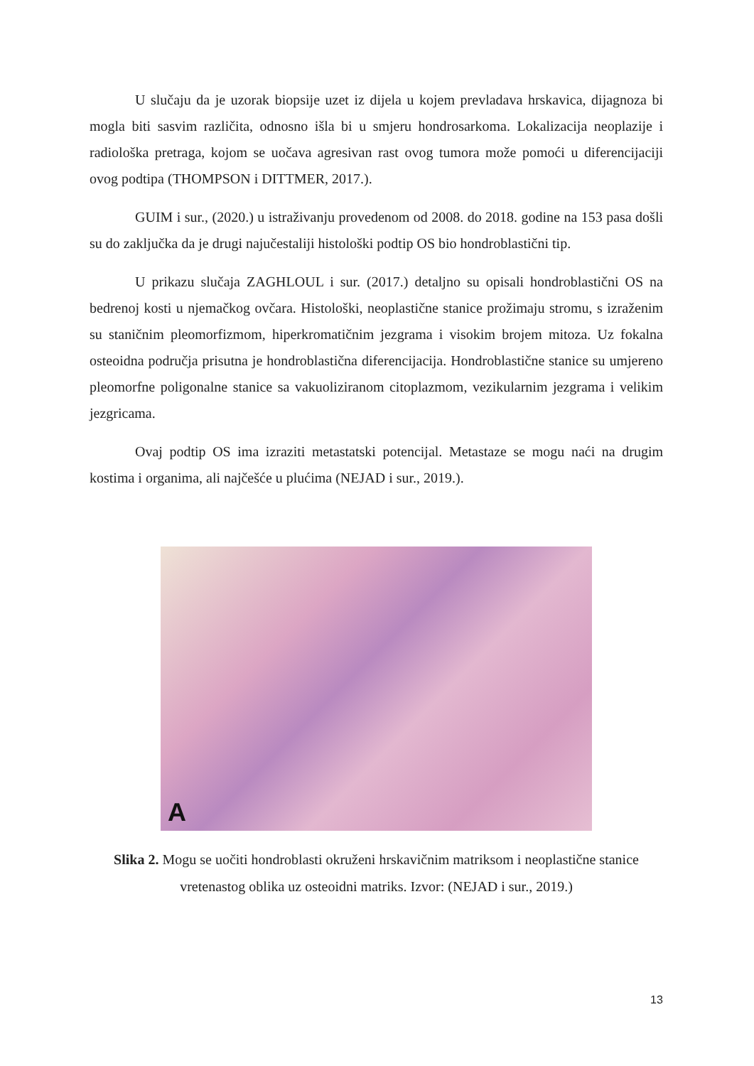U slučaju da je uzorak biopsije uzet iz dijela u kojem prevladava hrskavica, dijagnoza bi mogla biti sasvim različita, odnosno išla bi u smjeru hondrosarkoma. Lokalizacija neoplazije i radiološka pretraga, kojom se uočava agresivan rast ovog tumora može pomoći u diferencijaciji ovog podtipa (THOMPSON i DITTMER, 2017.).
GUIM i sur., (2020.) u istraživanju provedenom od 2008. do 2018. godine na 153 pasa došli su do zaključka da je drugi najučestaliji histološki podtip OS bio hondroblastični tip.
U prikazu slučaja ZAGHLOUL i sur. (2017.) detaljno su opisali hondroblastični OS na bedrenoj kosti u njemačkog ovčara. Histološki, neoplastične stanice prožimaju stromu, s izraženim su staničnim pleomorfizmom, hiperkromatičnim jezgrama i visokim brojem mitoza. Uz fokalna osteoidna područja prisutna je hondroblastična diferencijacija. Hondroblastične stanice su umjereno pleomorfne poligonalne stanice sa vakuoliziranom citoplazmom, vezikularnim jezgrama i velikim jezgricama.
Ovaj podtip OS ima izraziti metastatski potencijal. Metastaze se mogu naći na drugim kostima i organima, ali najčešće u plućima (NEJAD i sur., 2019.).
A
Slika 2. Mogu se uočiti hondroblasti okruženi hrskavičnim matriksom i neoplastične stanice vretenastog oblika uz osteoidni matriks. Izvor: (NEJAD i sur., 2019.)
13